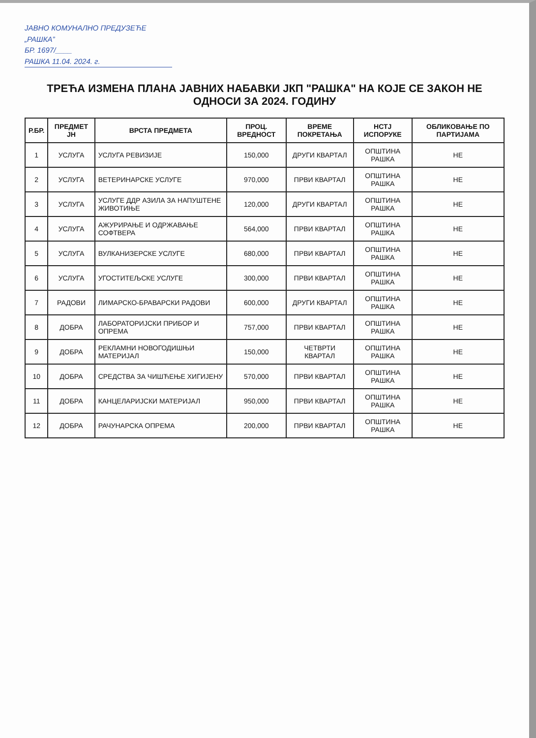ЈАВНО КОМУНАЛНО ПРЕДУЗЕЋЕ
„РАШКА”
БР. 1697/____
РАШКА 11.04. 2024. г.
ТРЕЋА ИЗМЕНА ПЛАНА ЈАВНИХ НАБАВКИ ЈКП "РАШКА" НА КОЈЕ СЕ ЗАКОН НЕ ОДНОСИ ЗА 2024. ГОДИНУ
| Р.БР. | ПРЕДМЕТ ЈН | ВРСТА ПРЕДМЕТА | ПРОЦ. ВРЕДНОСТ | ВРЕМЕ ПОКРЕТАЊА | НСТЈ ИСПОРУКЕ | ОБЛИКОВАЊЕ ПО ПАРТИЈАМА |
| --- | --- | --- | --- | --- | --- | --- |
| 1 | УСЛУГА | УСЛУГА РЕВИЗИЈЕ | 150,000 | ДРУГИ КВАРТАЛ | ОПШТИНА РАШКА | НЕ |
| 2 | УСЛУГА | ВЕТЕРИНАРСКЕ УСЛУГЕ | 970,000 | ПРВИ КВАРТАЛ | ОПШТИНА РАШКА | НЕ |
| 3 | УСЛУГА | УСЛУГЕ ДДР АЗИЛА ЗА НАПУШТЕНЕ ЖИВОТИЊЕ | 120,000 | ДРУГИ КВАРТАЛ | ОПШТИНА РАШКА | НЕ |
| 4 | УСЛУГА | АЖУРИРАЊЕ И ОДРЖАВАЊЕ СОФТВЕРА | 564,000 | ПРВИ КВАРТАЛ | ОПШТИНА РАШКА | НЕ |
| 5 | УСЛУГА | ВУЛКАНИЗЕРСКЕ УСЛУГЕ | 680,000 | ПРВИ КВАРТАЛ | ОПШТИНА РАШКА | НЕ |
| 6 | УСЛУГА | УГОСТИТЕЉСКЕ УСЛУГЕ | 300,000 | ПРВИ КВАРТАЛ | ОПШТИНА РАШКА | НЕ |
| 7 | РАДОВИ | ЛИМАРСКО-БРАВАРСКИ РАДОВИ | 600,000 | ДРУГИ КВАРТАЛ | ОПШТИНА РАШКА | НЕ |
| 8 | ДОБРА | ЛАБОРАТОРИЈСКИ ПРИБОР И ОПРЕМА | 757,000 | ПРВИ КВАРТАЛ | ОПШТИНА РАШКА | НЕ |
| 9 | ДОБРА | РЕКЛАМНИ НОВОГОДИШЊИ МАТЕРИЈАЛ | 150,000 | ЧЕТВРТИ КВАРТАЛ | ОПШТИНА РАШКА | НЕ |
| 10 | ДОБРА | СРЕДСТВА ЗА ЧИШЋЕЊЕ ХИГИЈЕНУ | 570,000 | ПРВИ КВАРТАЛ | ОПШТИНА РАШКА | НЕ |
| 11 | ДОБРА | КАНЦЕЛАРИЈСКИ МАТЕРИЈАЛ | 950,000 | ПРВИ КВАРТАЛ | ОПШТИНА РАШКА | НЕ |
| 12 | ДОБРА | РАЧУНАРСКА ОПРЕМА | 200,000 | ПРВИ КВАРТАЛ | ОПШТИНА РАШКА | НЕ |